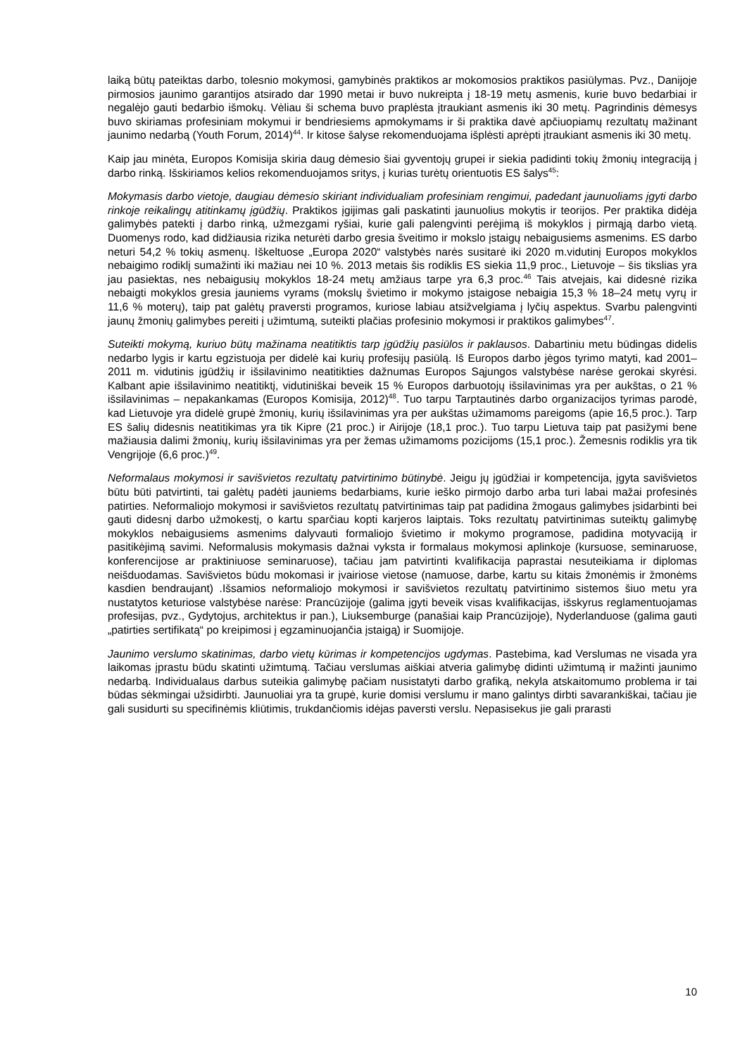laiką būtų pateiktas darbo, tolesnio mokymosi, gamybinės praktikos ar mokomosios praktikos pasiūlymas. Pvz., Danijoje pirmosios jaunimo garantijos atsirado dar 1990 metai ir buvo nukreipta į 18-19 metų asmenis, kurie buvo bedarbiai ir negalėjo gauti bedarbio išmokų. Vėliau ši schema buvo praplėsta įtraukiant asmenis iki 30 metų. Pagrindinis dėmesys buvo skiriamas profesiniam mokymui ir bendriesiems apmokymams ir ši praktika davė apčiuopiamų rezultatų mažinant jaunimo nedarbą (Youth Forum, 2014)<sup>44</sup>. Ir kitose šalyse rekomenduojama išplėsti aprėpti įtraukiant asmenis iki 30 metų.
Kaip jau minėta, Europos Komisija skiria daug dėmesio šiai gyventojų grupei ir siekia padidinti tokių žmonių integraciją į darbo rinką. Išskiriamos kelios rekomenduojamos sritys, į kurias turėtų orientuotis ES šalys<sup>45</sup>:
Mokymasis darbo vietoje, daugiau dėmesio skiriant individualiam profesiniam rengimui, padedant jaunuoliams įgyti darbo rinkoje reikalingų atitinkamų įgūdžių. Praktikos įgijimas gali paskatinti jaunuolius mokytis ir teorijos. Per praktika didėja galimybės patekti į darbo rinką, užmezgami ryšiai, kurie gali palengvinti perėjimą iš mokyklos į pirmąją darbo vietą. Duomenys rodo, kad didžiausia rizika neturėti darbo gresia šveitimo ir mokslo įstaigų nebaigusiems asmenims. ES darbo neturi 54,2 % tokių asmenų. Iškeltuose „Europa 2020“ valstybės narės susitarė iki 2020 m.vidutinį Europos mokyklos nebaigimo rodiklį sumažinti iki mažiau nei 10 %. 2013 metais šis rodiklis ES siekia 11,9 proc., Lietuvoje – šis tikslias yra jau pasiektas, nes nebaigusių mokyklos 18-24 metų amžiaus tarpe yra 6,3 proc.<sup>46</sup> Tais atvejais, kai didesnė rizika nebaigti mokyklos gresia jauniems vyrams (mokslų švietimo ir mokymo įstaigose nebaigia 15,3 % 18–24 metų vyrų ir 11,6 % moterų), taip pat galėtų praversti programos, kuriose labiau atsižvelgiama į lyčių aspektus. Svarbu palengvinti jaunų žmonių galimybes pereiti į užimtumą, suteikti plačias profesinio mokymosi ir praktikos galimybes<sup>47</sup>.
Suteikti mokymą, kuriuo būtų mažinama neatitiktis tarp įgūdžių pasiūlos ir paklausos. Dabartiniu metu būdingas didelis nedarbo lygis ir kartu egzistuoja per didelė kai kurių profesijų pasiūlą. Iš Europos darbo jėgos tyrimo matyti, kad 2001–2011 m. vidutinis įgūdžių ir išsilavinimo neatitikties dažnumas Europos Sąjungos valstybėse narėse gerokai skyrėsi. Kalbant apie išsilavinimo neatitiktį, vidutiniškai beveik 15 % Europos darbuotojų išsilavinimas yra per aukštas, o 21 % išsilavinimas – nepakankamas (Europos Komisija, 2012)<sup>48</sup>. Tuo tarpu Tarptautinės darbo organizacijos tyrimas parodė, kad Lietuvoje yra didelė grupė žmonių, kurių išsilavinimas yra per aukštas užimamoms pareigoms (apie 16,5 proc.). Tarp ES šalių didesnis neatitikimas yra tik Kipre (21 proc.) ir Airijoje (18,1 proc.). Tuo tarpu Lietuva taip pat pasižymi bene mažiausia dalimi žmonių, kurių išsilavinimas yra per žemas užimamoms pozicijoms (15,1 proc.). Žemesnis rodiklis yra tik Vengrijoje (6,6 proc.)<sup>49</sup>.
Neformalaus mokymosi ir savišvietos rezultatų patvirtinimo būtinybė. Jeigu jų įgūdžiai ir kompetencija, įgyta savišvietos būtu būti patvirtinti, tai galėtų padėti jauniems bedarbiams, kurie ieško pirmojo darbo arba turi labai mažai profesinės patirties. Neformaliojo mokymosi ir savišvietos rezultatų patvirtinimas taip pat padidina žmogaus galimybes įsidarbinti bei gauti didesnį darbo užmokestį, o kartu sparčiau kopti karjeros laiptais. Toks rezultatų patvirtinimas suteiktų galimybę mokyklos nebaigusiems asmenims dalyvauti formaliojo švietimo ir mokymo programose, padidina motyvaciją ir pasitikėjimą savimi. Neformalusis mokymasis dažnai vyksta ir formalaus mokymosi aplinkoje (kursuose, seminaruose, konferencijose ar praktiniuose seminaruose), tačiau jam patvirtinti kvalifikacija paprastai nesuteikiama ir diplomas neišduodamas. Savišvietos būdu mokomasi ir įvairiose vietose (namuose, darbe, kartu su kitais žmonėmis ir žmonėms kasdien bendraujant) .Išsamios neformaliojo mokymosi ir savišvietos rezultatų patvirtinimo sistemos šiuo metu yra nustatytos keturiose valstybėse narėse: Prancūzijoje (galima įgyti beveik visas kvalifikacijas, išskyrus reglamentuojamas profesijas, pvz., Gydytojus, architektus ir pan.), Liuksemburge (panašiai kaip Prancūzijoje), Nyderlanduose (galima gauti „patirties sertifikatą“ po kreipimosi į egzaminuojančia įstaigą) ir Suomijoje.
Jaunimo verslumo skatinimas, darbo vietų kūrimas ir kompetencijos ugdymas. Pastebima, kad Verslumas ne visada yra laikomas įprastu būdu skatinti užimtumą. Tačiau verslumas aiškiai atveria galimybę didinti užimtumą ir mažinti jaunimo nedarbą. Individualaus darbus suteikia galimybę pačiam nusistatyti darbo grafiką, nekyla atskaitomumo problema ir tai būdas sėkmingai užsidirbti. Jaunuoliai yra ta grupė, kurie domisi verslumu ir mano galintys dirbti savarankiškai, tačiau jie gali susidurti su specifinėmis kliūtimis, trukdančiomis idėjas paversti verslu. Nepasisekus jie gali prarasti
10